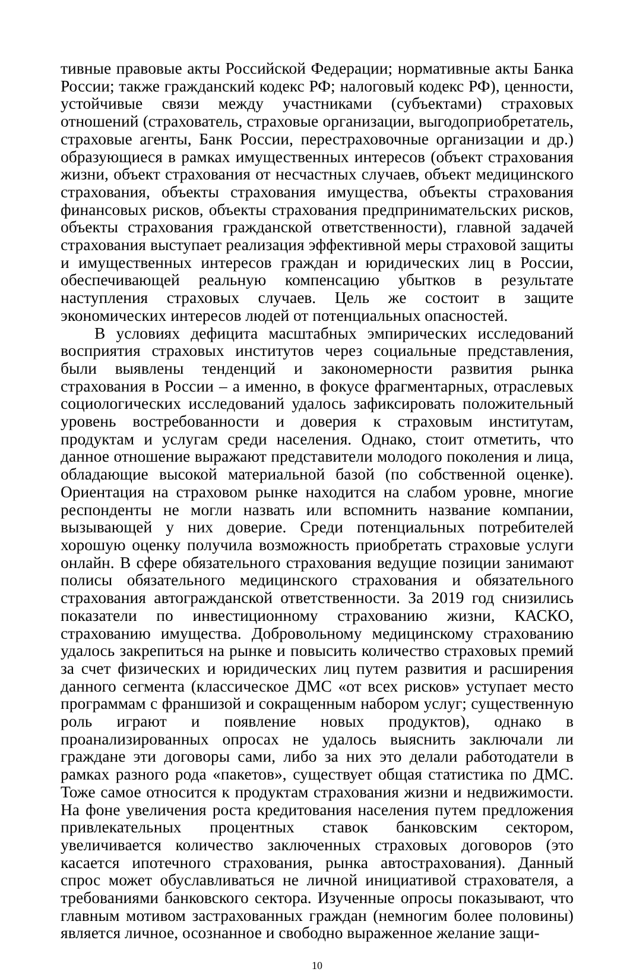тивные правовые акты Российской Федерации; нормативные акты Банка России; также гражданский кодекс РФ; налоговый кодекс РФ), ценности, устойчивые связи между участниками (субъектами) страховых отношений (страхователь, страховые организации, выгодоприобретатель, страховые агенты, Банк России, перестраховочные организации и др.) образующиеся в рамках имущественных интересов (объект страхования жизни, объект страхования от несчастных случаев, объект медицинского страхования, объекты страхования имущества, объекты страхования финансовых рисков, объекты страхования предпринимательских рисков, объекты страхования гражданской ответственности), главной задачей страхования выступает реализация эффективной меры страховой защиты и имущественных интересов граждан и юридических лиц в России, обеспечивающей реальную компенсацию убытков в результате наступления страховых случаев. Цель же состоит в защите экономических интересов людей от потенциальных опасностей.
В условиях дефицита масштабных эмпирических исследований восприятия страховых институтов через социальные представления, были выявлены тенденций и закономерности развития рынка страхования в России – а именно, в фокусе фрагментарных, отраслевых социологических исследований удалось зафиксировать положительный уровень востребованности и доверия к страховым институтам, продуктам и услугам среди населения. Однако, стоит отметить, что данное отношение выражают представители молодого поколения и лица, обладающие высокой материальной базой (по собственной оценке). Ориентация на страховом рынке находится на слабом уровне, многие респонденты не могли назвать или вспомнить название компании, вызывающей у них доверие. Среди потенциальных потребителей хорошую оценку получила возможность приобретать страховые услуги онлайн. В сфере обязательного страхования ведущие позиции занимают полисы обязательного медицинского страхования и обязательного страхования автогражданской ответственности. За 2019 год снизились показатели по инвестиционному страхованию жизни, КАСКО, страхованию имущества. Добровольному медицинскому страхованию удалось закрепиться на рынке и повысить количество страховых премий за счет физических и юридических лиц путем развития и расширения данного сегмента (классическое ДМС «от всех рисков» уступает место программам с франшизой и сокращенным набором услуг; существенную роль играют и появление новых продуктов), однако в проанализированных опросах не удалось выяснить заключали ли граждане эти договоры сами, либо за них это делали работодатели в рамках разного рода «пакетов», существует общая статистика по ДМС. Тоже самое относится к продуктам страхования жизни и недвижимости. На фоне увеличения роста кредитования населения путем предложения привлекательных процентных ставок банковским сектором, увеличивается количество заключенных страховых договоров (это касается ипотечного страхования, рынка автострахования). Данный спрос может обуславливаться не личной инициативой страхователя, а требованиями банковского сектора. Изученные опросы показывают, что главным мотивом застрахованных граждан (немногим более половины) является личное, осознанное и свободно выраженное желание защи-
10